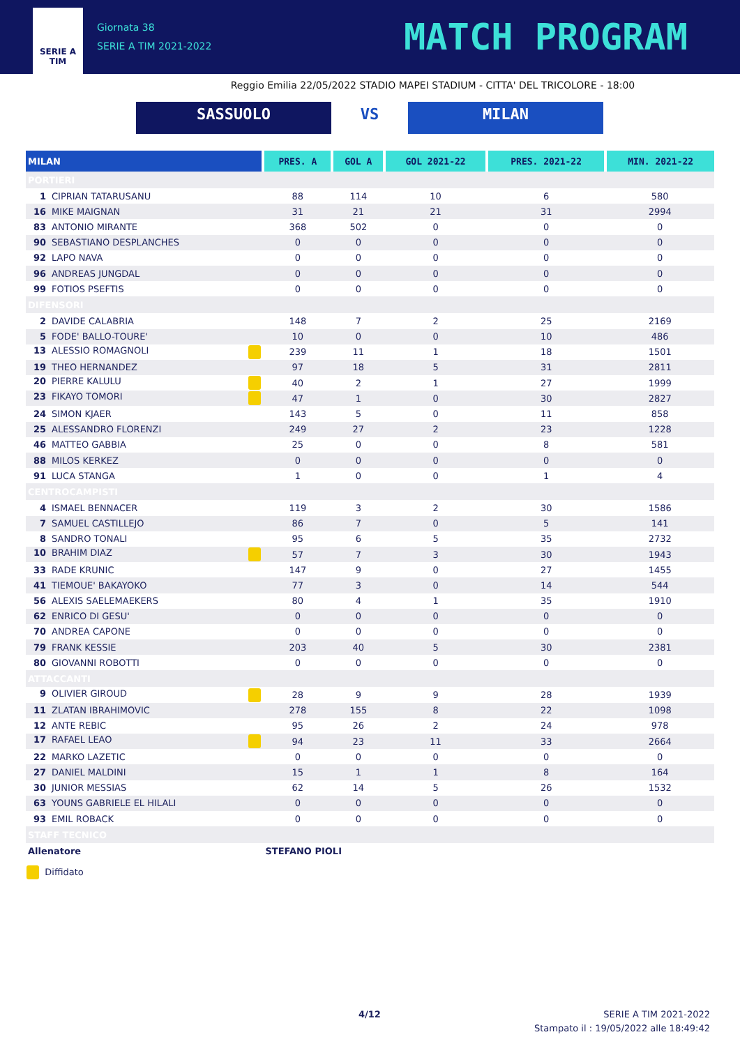SERIE A
TIM
Giornata 38
SERIE A TIM 2021-2022
MATCH PROGRAM
Reggio Emilia 22/05/2022 STADIO MAPEI STADIUM - CITTA' DEL TRICOLORE - 18:00
SASSUOLO VS MILAN
| MILAN | PRES. A | GOL A | GOL 2021-22 | PRES. 2021-22 | MIN. 2021-22 |
| --- | --- | --- | --- | --- | --- |
| PORTIERI | | | | | |
| 1 CIPRIAN TATARUSANU | 88 | 114 | 10 | 6 | 580 |
| 16 MIKE MAIGNAN | 31 | 21 | 21 | 31 | 2994 |
| 83 ANTONIO MIRANTE | 368 | 502 | 0 | 0 | 0 |
| 90 SEBASTIANO DESPLANCHES | 0 | 0 | 0 | 0 | 0 |
| 92 LAPO NAVA | 0 | 0 | 0 | 0 | 0 |
| 96 ANDREAS JUNGDAL | 0 | 0 | 0 | 0 | 0 |
| 99 FOTIOS PSEFTIS | 0 | 0 | 0 | 0 | 0 |
| DIFENSORI | | | | | |
| 2 DAVIDE CALABRIA | 148 | 7 | 2 | 25 | 2169 |
| 5 FODE' BALLO-TOURE' | 10 | 0 | 0 | 10 | 486 |
| 13 ALESSIO ROMAGNOLI | 239 | 11 | 1 | 18 | 1501 |
| 19 THEO HERNANDEZ | 97 | 18 | 5 | 31 | 2811 |
| 20 PIERRE KALULU | 40 | 2 | 1 | 27 | 1999 |
| 23 FIKAYO TOMORI | 47 | 1 | 0 | 30 | 2827 |
| 24 SIMON KJAER | 143 | 5 | 0 | 11 | 858 |
| 25 ALESSANDRO FLORENZI | 249 | 27 | 2 | 23 | 1228 |
| 46 MATTEO GABBIA | 25 | 0 | 0 | 8 | 581 |
| 88 MILOS KERKEZ | 0 | 0 | 0 | 0 | 0 |
| 91 LUCA STANGA | 1 | 0 | 0 | 1 | 4 |
| CENTROCAMPISTI | | | | | |
| 4 ISMAEL BENNACER | 119 | 3 | 2 | 30 | 1586 |
| 7 SAMUEL CASTILLEJO | 86 | 7 | 0 | 5 | 141 |
| 8 SANDRO TONALI | 95 | 6 | 5 | 35 | 2732 |
| 10 BRAHIM DIAZ | 57 | 7 | 3 | 30 | 1943 |
| 33 RADE KRUNIC | 147 | 9 | 0 | 27 | 1455 |
| 41 TIEMOUE' BAKAYOKO | 77 | 3 | 0 | 14 | 544 |
| 56 ALEXIS SAELEMAEKERS | 80 | 4 | 1 | 35 | 1910 |
| 62 ENRICO DI GESU' | 0 | 0 | 0 | 0 | 0 |
| 70 ANDREA CAPONE | 0 | 0 | 0 | 0 | 0 |
| 79 FRANK KESSIE | 203 | 40 | 5 | 30 | 2381 |
| 80 GIOVANNI ROBOTTI | 0 | 0 | 0 | 0 | 0 |
| ATTACCANTI | | | | | |
| 9 OLIVIER GIROUD | 28 | 9 | 9 | 28 | 1939 |
| 11 ZLATAN IBRAHIMOVIC | 278 | 155 | 8 | 22 | 1098 |
| 12 ANTE REBIC | 95 | 26 | 2 | 24 | 978 |
| 17 RAFAEL LEAO | 94 | 23 | 11 | 33 | 2664 |
| 22 MARKO LAZETIC | 0 | 0 | 0 | 0 | 0 |
| 27 DANIEL MALDINI | 15 | 1 | 1 | 8 | 164 |
| 30 JUNIOR MESSIAS | 62 | 14 | 5 | 26 | 1532 |
| 63 YOUNS GABRIELE EL HILALI | 0 | 0 | 0 | 0 | 0 |
| 93 EMIL ROBACK | 0 | 0 | 0 | 0 | 0 |
| STAFF TECNICO | | | | | |
| Allenatore | STEFANO PIOLI | | | | |
Diffidato
4/12
SERIE A TIM 2021-2022
Stampato il : 19/05/2022 alle 18:49:42